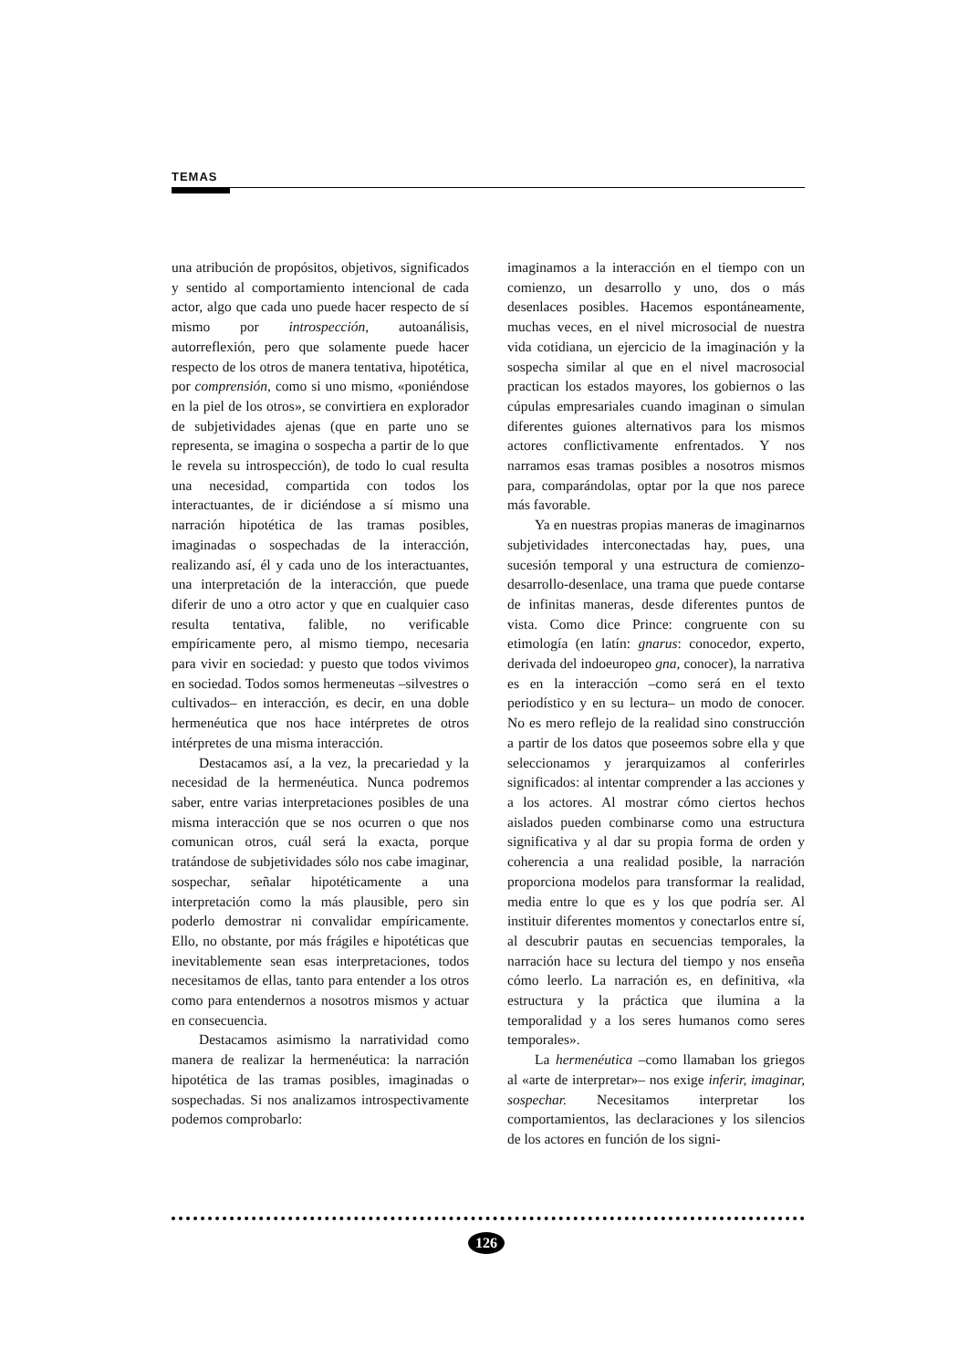TEMAS
una atribución de propósitos, objetivos, significados y sentido al comportamiento intencional de cada actor, algo que cada uno puede hacer respecto de sí mismo por introspección, autoanálisis, autorreflexión, pero que solamente puede hacer respecto de los otros de manera tentativa, hipotética, por comprensión, como si uno mismo, «poniéndose en la piel de los otros», se convirtiera en explorador de subjetividades ajenas (que en parte uno se representa, se imagina o sospecha a partir de lo que le revela su introspección), de todo lo cual resulta una necesidad, compartida con todos los interactuantes, de ir diciéndose a sí mismo una narración hipotética de las tramas posibles, imaginadas o sospechadas de la interacción, realizando así, él y cada uno de los interactuantes, una interpretación de la interacción, que puede diferir de uno a otro actor y que en cualquier caso resulta tentativa, falible, no verificable empíricamente pero, al mismo tiempo, necesaria para vivir en sociedad: y puesto que todos vivimos en sociedad. Todos somos hermeneutas –silvestres o cultivados– en interacción, es decir, en una doble hermenéutica que nos hace intérpretes de otros intérpretes de una misma interacción.
Destacamos así, a la vez, la precariedad y la necesidad de la hermenéutica. Nunca podremos saber, entre varias interpretaciones posibles de una misma interacción que se nos ocurren o que nos comunican otros, cuál será la exacta, porque tratándose de subjetividades sólo nos cabe imaginar, sospechar, señalar hipotéticamente a una interpretación como la más plausible, pero sin poderlo demostrar ni convalidar empíricamente. Ello, no obstante, por más frágiles e hipotéticas que inevitablemente sean esas interpretaciones, todos necesitamos de ellas, tanto para entender a los otros como para entendernos a nosotros mismos y actuar en consecuencia.
Destacamos asimismo la narratividad como manera de realizar la hermenéutica: la narración hipotética de las tramas posibles, imaginadas o sospechadas. Si nos analizamos introspectivamente podemos comprobarlo:
imaginamos a la interacción en el tiempo con un comienzo, un desarrollo y uno, dos o más desenlaces posibles. Hacemos espontáneamente, muchas veces, en el nivel microsocial de nuestra vida cotidiana, un ejercicio de la imaginación y la sospecha similar al que en el nivel macrosocial practican los estados mayores, los gobiernos o las cúpulas empresariales cuando imaginan o simulan diferentes guiones alternativos para los mismos actores conflictivamente enfrentados. Y nos narramos esas tramas posibles a nosotros mismos para, comparándolas, optar por la que nos parece más favorable.
Ya en nuestras propias maneras de imaginarnos subjetividades interconectadas hay, pues, una sucesión temporal y una estructura de comienzo-desarrollo-desenlace, una trama que puede contarse de infinitas maneras, desde diferentes puntos de vista. Como dice Prince: congruente con su etimología (en latín: gnarus: conocedor, experto, derivada del indoeuropeo gna, conocer), la narrativa es en la interacción –como será en el texto periodístico y en su lectura– un modo de conocer. No es mero reflejo de la realidad sino construcción a partir de los datos que poseemos sobre ella y que seleccionamos y jerarquizamos al conferirles significados: al intentar comprender a las acciones y a los actores. Al mostrar cómo ciertos hechos aislados pueden combinarse como una estructura significativa y al dar su propia forma de orden y coherencia a una realidad posible, la narración proporciona modelos para transformar la realidad, media entre lo que es y los que podría ser. Al instituir diferentes momentos y conectarlos entre sí, al descubrir pautas en secuencias temporales, la narración hace su lectura del tiempo y nos enseña cómo leerlo. La narración es, en definitiva, «la estructura y la práctica que ilumina a la temporalidad y a los seres humanos como seres temporales».
La hermenéutica –como llamaban los griegos al «arte de interpretar»– nos exige inferir, imaginar, sospechar. Necesitamos interpretar los comportamientos, las declaraciones y los silencios de los actores en función de los signi-
126